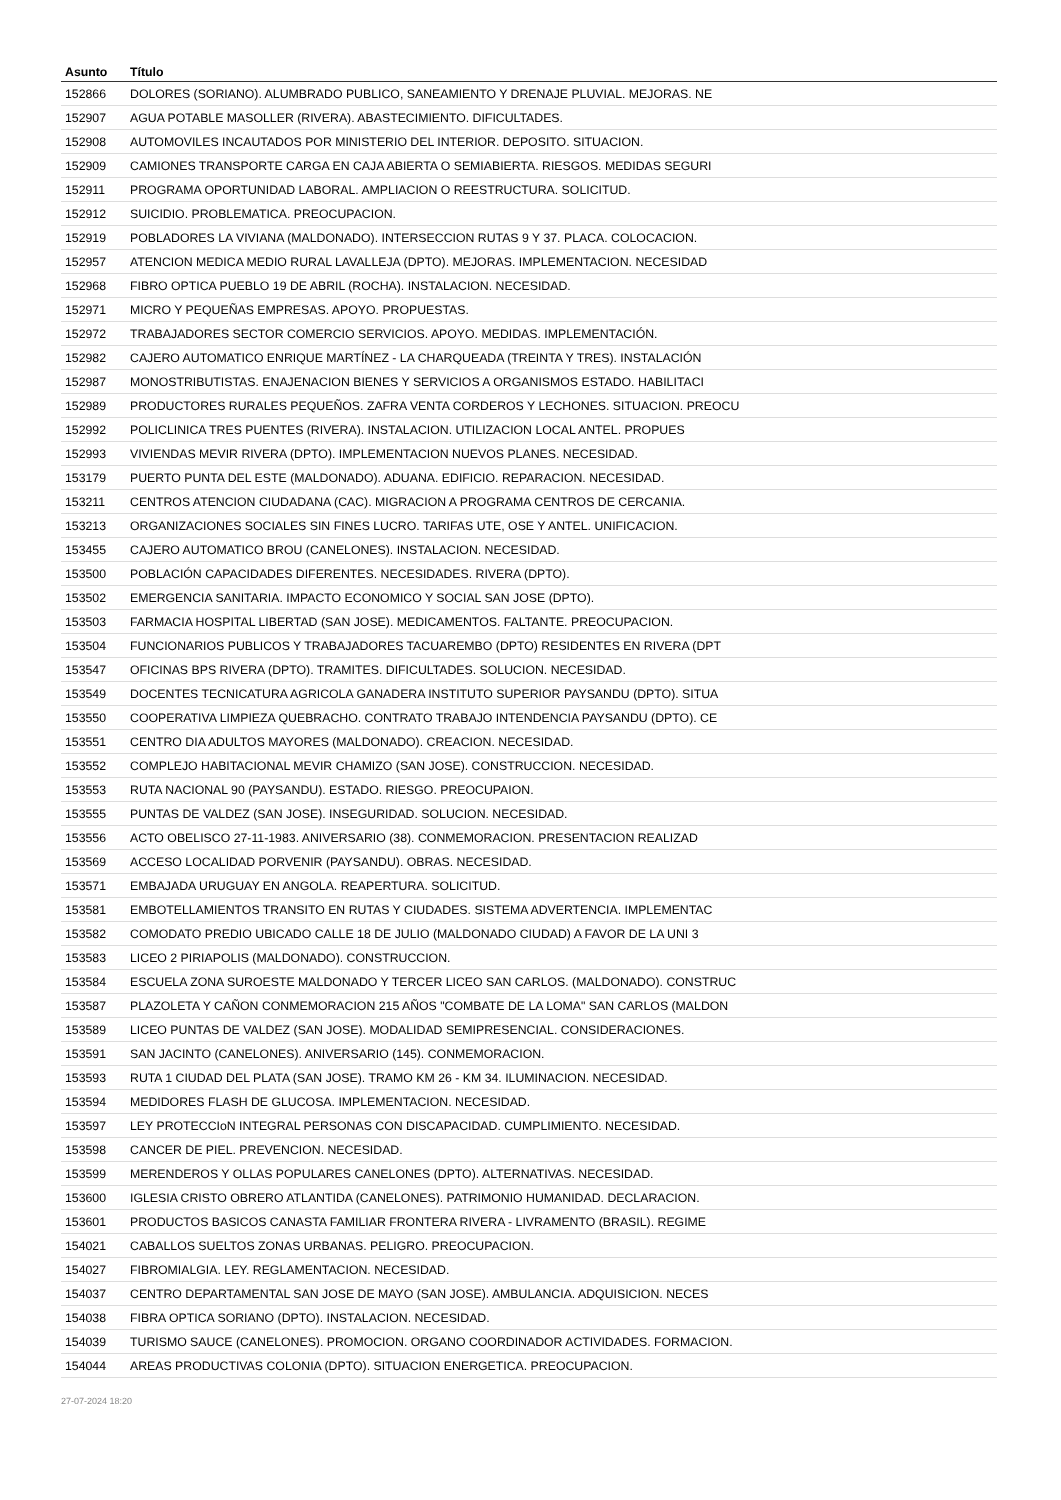| Asunto | Título |
| --- | --- |
| 152866 | DOLORES (SORIANO). ALUMBRADO PUBLICO, SANEAMIENTO Y DRENAJE PLUVIAL. MEJORAS. NE |
| 152907 | AGUA POTABLE MASOLLER (RIVERA). ABASTECIMIENTO. DIFICULTADES. |
| 152908 | AUTOMOVILES INCAUTADOS POR MINISTERIO DEL INTERIOR. DEPOSITO. SITUACION. |
| 152909 | CAMIONES TRANSPORTE CARGA EN CAJA ABIERTA O SEMIABIERTA. RIESGOS. MEDIDAS SEGURI |
| 152911 | PROGRAMA OPORTUNIDAD LABORAL. AMPLIACION O REESTRUCTURA. SOLICITUD. |
| 152912 | SUICIDIO. PROBLEMATICA. PREOCUPACION. |
| 152919 | POBLADORES LA VIVIANA (MALDONADO). INTERSECCION RUTAS 9 Y 37. PLACA. COLOCACION. |
| 152957 | ATENCION MEDICA MEDIO RURAL LAVALLEJA (DPTO). MEJORAS. IMPLEMENTACION. NECESIDAD |
| 152968 | FIBRO OPTICA PUEBLO 19 DE ABRIL (ROCHA). INSTALACION. NECESIDAD. |
| 152971 | MICRO Y PEQUEÑAS EMPRESAS. APOYO. PROPUESTAS. |
| 152972 | TRABAJADORES SECTOR COMERCIO SERVICIOS. APOYO. MEDIDAS. IMPLEMENTACIÓN. |
| 152982 | CAJERO AUTOMATICO ENRIQUE MARTÍNEZ - LA CHARQUEADA (TREINTA Y TRES). INSTALACIÓN |
| 152987 | MONOSTRIBUTISTAS. ENAJENACION BIENES Y SERVICIOS A ORGANISMOS ESTADO. HABILITACI |
| 152989 | PRODUCTORES RURALES PEQUEÑOS. ZAFRA VENTA CORDEROS Y LECHONES. SITUACION. PREOCU |
| 152992 | POLICLINICA TRES PUENTES (RIVERA). INSTALACION. UTILIZACION LOCAL ANTEL. PROPUES |
| 152993 | VIVIENDAS MEVIR RIVERA (DPTO). IMPLEMENTACION NUEVOS PLANES. NECESIDAD. |
| 153179 | PUERTO PUNTA DEL ESTE (MALDONADO). ADUANA. EDIFICIO. REPARACION. NECESIDAD. |
| 153211 | CENTROS ATENCION CIUDADANA (CAC). MIGRACION A PROGRAMA CENTROS DE CERCANIA. |
| 153213 | ORGANIZACIONES SOCIALES SIN FINES LUCRO. TARIFAS UTE, OSE Y ANTEL. UNIFICACION. |
| 153455 | CAJERO AUTOMATICO BROU (CANELONES). INSTALACION. NECESIDAD. |
| 153500 | POBLACIÓN CAPACIDADES DIFERENTES. NECESIDADES. RIVERA (DPTO). |
| 153502 | EMERGENCIA SANITARIA. IMPACTO ECONOMICO Y SOCIAL SAN JOSE (DPTO). |
| 153503 | FARMACIA HOSPITAL LIBERTAD (SAN JOSE). MEDICAMENTOS. FALTANTE. PREOCUPACION. |
| 153504 | FUNCIONARIOS PUBLICOS Y TRABAJADORES TACUAREMBO (DPTO) RESIDENTES EN RIVERA (DPT |
| 153547 | OFICINAS BPS RIVERA (DPTO). TRAMITES. DIFICULTADES. SOLUCION. NECESIDAD. |
| 153549 | DOCENTES TECNICATURA AGRICOLA GANADERA INSTITUTO SUPERIOR PAYSANDU (DPTO). SITUA |
| 153550 | COOPERATIVA LIMPIEZA QUEBRACHO. CONTRATO TRABAJO INTENDENCIA PAYSANDU (DPTO). CE |
| 153551 | CENTRO DIA ADULTOS MAYORES (MALDONADO). CREACION. NECESIDAD. |
| 153552 | COMPLEJO HABITACIONAL MEVIR CHAMIZO (SAN JOSE). CONSTRUCCION. NECESIDAD. |
| 153553 | RUTA NACIONAL 90 (PAYSANDU). ESTADO. RIESGO. PREOCUPAION. |
| 153555 | PUNTAS DE VALDEZ (SAN JOSE). INSEGURIDAD. SOLUCION. NECESIDAD. |
| 153556 | ACTO OBELISCO 27-11-1983. ANIVERSARIO (38). CONMEMORACION. PRESENTACION REALIZAD |
| 153569 | ACCESO LOCALIDAD PORVENIR (PAYSANDU). OBRAS. NECESIDAD. |
| 153571 | EMBAJADA URUGUAY EN ANGOLA. REAPERTURA. SOLICITUD. |
| 153581 | EMBOTELLAMIENTOS TRANSITO EN RUTAS Y CIUDADES. SISTEMA ADVERTENCIA. IMPLEMENTAC |
| 153582 | COMODATO PREDIO UBICADO CALLE 18 DE JULIO (MALDONADO CIUDAD) A FAVOR DE LA UNI 3 |
| 153583 | LICEO 2 PIRIAPOLIS (MALDONADO). CONSTRUCCION. |
| 153584 | ESCUELA ZONA SUROESTE MALDONADO Y TERCER LICEO SAN CARLOS. (MALDONADO). CONSTRUC |
| 153587 | PLAZOLETA Y CAÑON CONMEMORACION 215 AÑOS "COMBATE DE LA LOMA" SAN CARLOS (MALDON |
| 153589 | LICEO PUNTAS DE VALDEZ (SAN JOSE). MODALIDAD SEMIPRESENCIAL. CONSIDERACIONES. |
| 153591 | SAN JACINTO (CANELONES). ANIVERSARIO (145). CONMEMORACION. |
| 153593 | RUTA 1 CIUDAD DEL PLATA (SAN JOSE). TRAMO KM 26 - KM 34. ILUMINACION. NECESIDAD. |
| 153594 | MEDIDORES FLASH DE GLUCOSA. IMPLEMENTACION. NECESIDAD. |
| 153597 | LEY PROTECCIoN INTEGRAL PERSONAS CON DISCAPACIDAD. CUMPLIMIENTO. NECESIDAD. |
| 153598 | CANCER DE PIEL. PREVENCION. NECESIDAD. |
| 153599 | MERENDEROS Y OLLAS POPULARES CANELONES (DPTO). ALTERNATIVAS. NECESIDAD. |
| 153600 | IGLESIA CRISTO OBRERO ATLANTIDA (CANELONES). PATRIMONIO HUMANIDAD. DECLARACION. |
| 153601 | PRODUCTOS BASICOS CANASTA FAMILIAR FRONTERA RIVERA - LIVRAMENTO (BRASIL). REGIME |
| 154021 | CABALLOS SUELTOS ZONAS URBANAS. PELIGRO. PREOCUPACION. |
| 154027 | FIBROMIALGIA. LEY. REGLAMENTACION. NECESIDAD. |
| 154037 | CENTRO DEPARTAMENTAL SAN JOSE DE MAYO (SAN JOSE). AMBULANCIA. ADQUISICION. NECES |
| 154038 | FIBRA OPTICA SORIANO (DPTO). INSTALACION. NECESIDAD. |
| 154039 | TURISMO SAUCE (CANELONES). PROMOCION. ORGANO COORDINADOR ACTIVIDADES. FORMACION. |
| 154044 | AREAS PRODUCTIVAS COLONIA (DPTO). SITUACION ENERGETICA. PREOCUPACION. |
27-07-2024 18:20